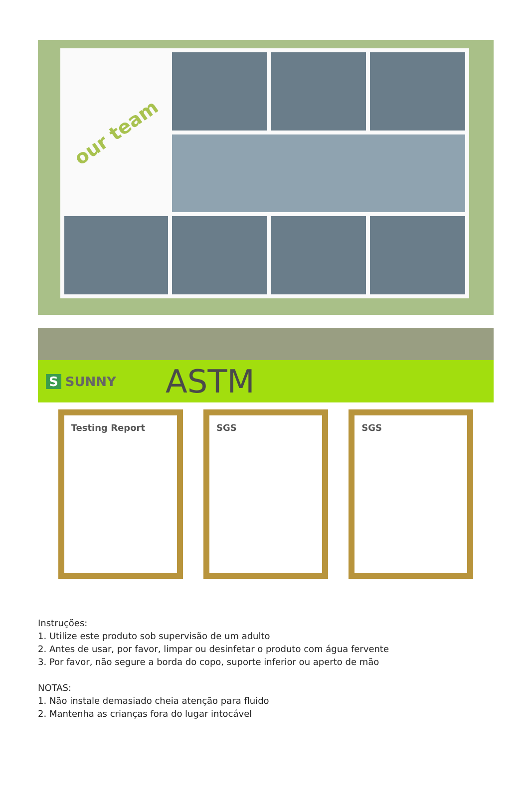our team
S SUNNY
ASTM
Testing Report SGS SGS
Instruções:
1. Utilize este produto sob supervisão de um adulto
2. Antes de usar, por favor, limpar ou desinfetar o produto com água fervente
3. Por favor, não segure a borda do copo, suporte inferior ou aperto de mão
NOTAS:
1. Não instale demasiado cheia atenção para fluido
2. Mantenha as crianças fora do lugar intocável